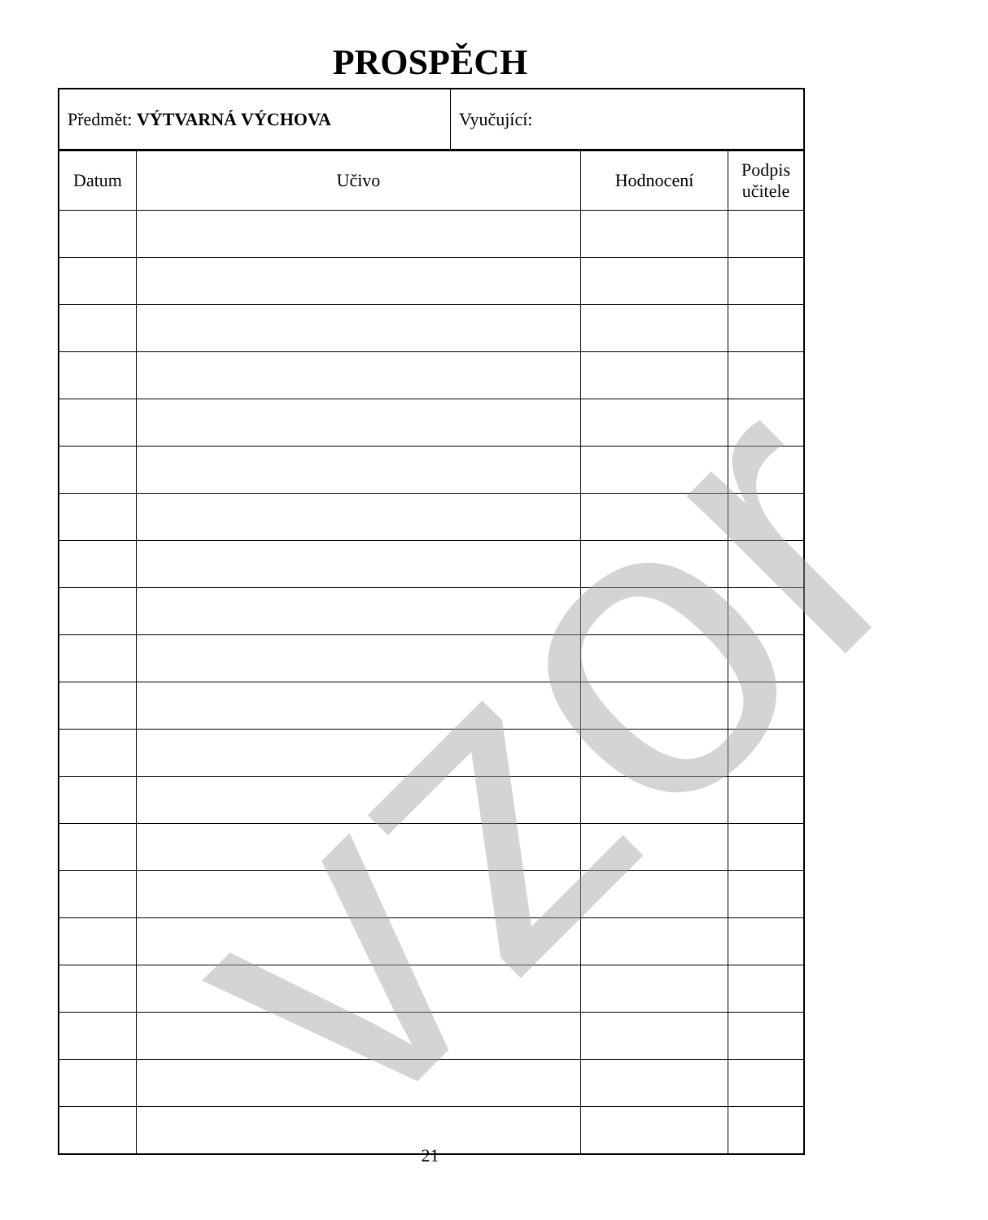PROSPĚCH
| Předmět: VÝTVARNÁ VÝCHOVA | Vyučující: |
| Datum | Učivo | Hodnocení | Podpis učitele |
| --- | --- | --- | --- |
vzor 21